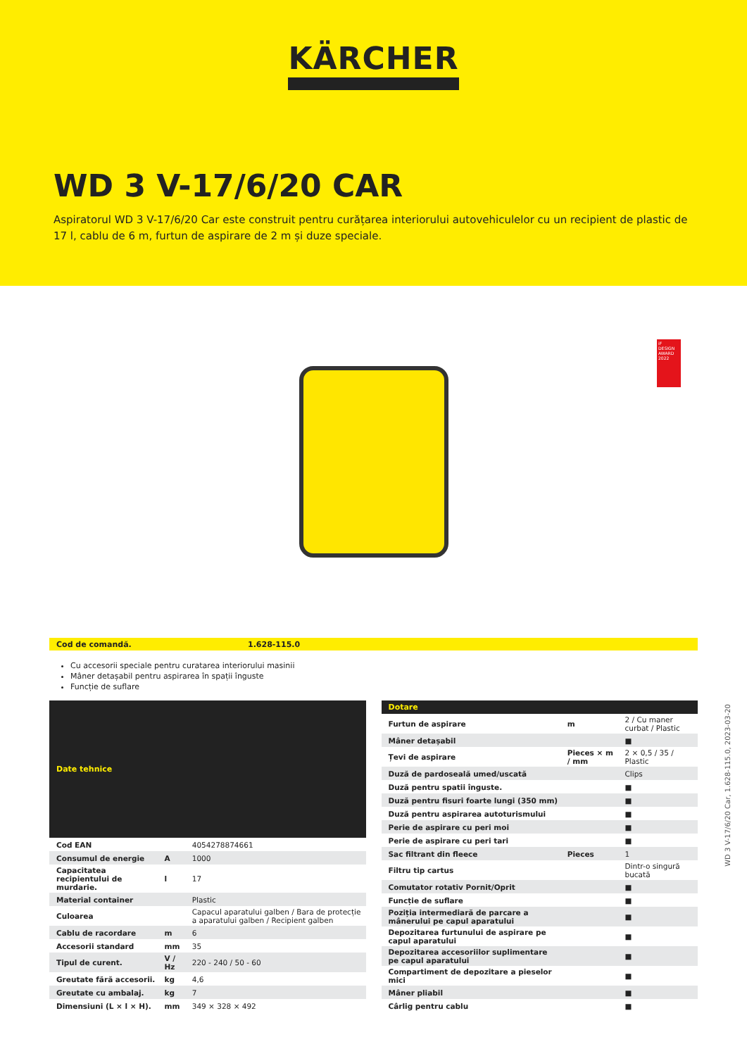KÄRCHER
WD 3 V-17/6/20 CAR
Aspiratorul WD 3 V-17/6/20 Car este construit pentru curățarea interiorului autovehiculelor cu un recipient de plastic de 17 l, cablu de 6 m, furtun de aspirare de 2 m și duze speciale.
iF
DESIGN AWARD 2022
Cod de comandă. 1.628-115.0
Cu accesorii speciale pentru curatarea interiorului masinii
Mâner detașabil pentru aspirarea în spații înguste
Funcție de suflare
| Date tehnice | | |
| --- | --- | --- |
| Cod EAN | | 4054278874661 |
| Consumul de energie | A | 1000 |
| Capacitatea recipientului de murdarie. | l | 17 |
| Material container | | Plastic |
| Culoarea | | Capacul aparatului galben / Bara de protecție a aparatului galben / Recipient galben |
| Cablu de racordare | m | 6 |
| Accesorii standard | mm | 35 |
| Tipul de curent. | V / Hz | 220 - 240 / 50 - 60 |
| Greutate fără accesorii. | kg | 4,6 |
| Greutate cu ambalaj. | kg | 7 |
| Dimensiuni (L × l × H). | mm | 349 × 328 × 492 |
| Dotare | | |
| --- | --- | --- |
| Furtun de aspirare | m | 2 / Cu maner curbat / Plastic |
| Mâner detașabil | | ■ |
| Țevi de aspirare | Pieces × m / mm | 2 × 0,5 / 35 / Plastic |
| Duză de pardoseală umed/uscată | | Clips |
| Duză pentru spatii înguste. | | ■ |
| Duză pentru fisuri foarte lungi (350 mm) | | ■ |
| Duză pentru aspirarea autoturismului | | ■ |
| Perie de aspirare cu peri moi | | ■ |
| Perie de aspirare cu peri tari | | ■ |
| Sac filtrant din fleece | Pieces | 1 |
| Filtru tip cartus | | Dintr-o singură bucată |
| Comutator rotativ Pornit/Oprit | | ■ |
| Funcție de suflare | | ■ |
| Poziția intermediară de parcare a mânerului pe capul aparatului | | ■ |
| Depozitarea furtunului de aspirare pe capul aparatului | | ■ |
| Depozitarea accesoriilor suplimentare pe capul aparatului | | ■ |
| Compartiment de depozitare a pieselor mici | | ■ |
| Mâner pliabil | | ■ |
| Cârlig pentru cablu | | ■ |
WD 3 V-17/6/20 Car, 1.628-115.0, 2023-03-20